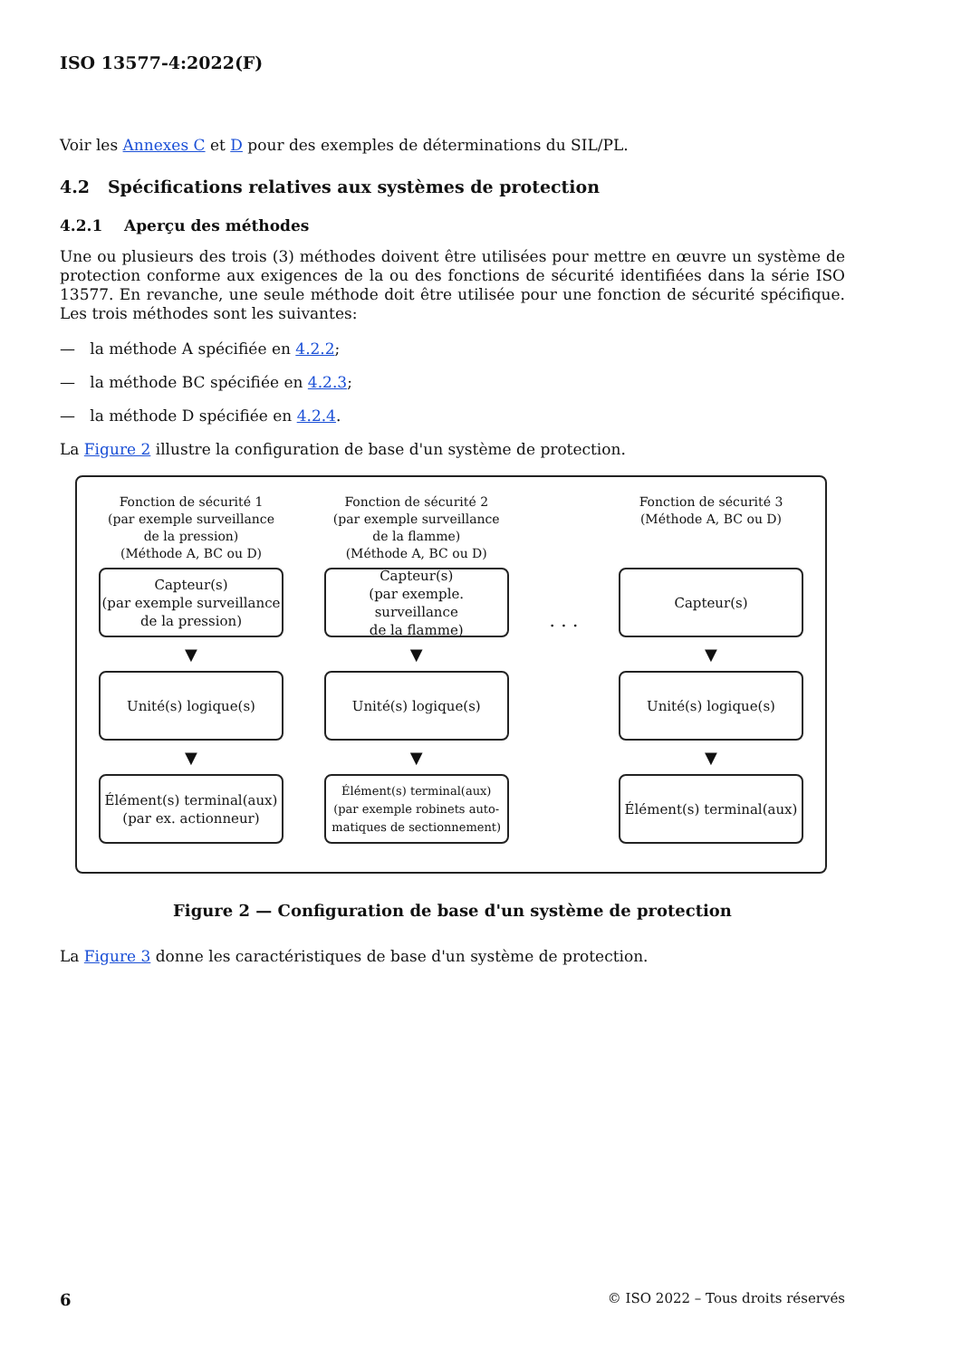ISO 13577-4:2022(F)
Voir les Annexes C et D pour des exemples de déterminations du SIL/PL.
4.2 Spécifications relatives aux systèmes de protection
4.2.1 Aperçu des méthodes
Une ou plusieurs des trois (3) méthodes doivent être utilisées pour mettre en œuvre un système de protection conforme aux exigences de la ou des fonctions de sécurité identifiées dans la série ISO 13577. En revanche, une seule méthode doit être utilisée pour une fonction de sécurité spécifique. Les trois méthodes sont les suivantes:
— la méthode A spécifiée en 4.2.2;
— la méthode BC spécifiée en 4.2.3;
— la méthode D spécifiée en 4.2.4.
La Figure 2 illustre la configuration de base d'un système de protection.
Fonction de sécurité 1
(par exemple surveillance
de la pression)
(Méthode A, BC ou D)
Capteur(s)
(par exemple surveillance
de la pression)
▼
Unité(s) logique(s)
▼
Élément(s) terminal(aux)
(par ex. actionneur)
Fonction de sécurité 2
(par exemple surveillance
de la flamme)
(Méthode A, BC ou D)
Capteur(s)
(par exemple. surveillance
de la flamme)
▼
Unité(s) logique(s)
▼
Élément(s) terminal(aux)
(par exemple robinets auto-
matiques de sectionnement)
. . .
Fonction de sécurité 3
(Méthode A, BC ou D)
Capteur(s)
▼
Unité(s) logique(s)
▼
Élément(s) terminal(aux)
Figure 2 — Configuration de base d'un système de protection
La Figure 3 donne les caractéristiques de base d'un système de protection.
6 © ISO 2022 – Tous droits réservés